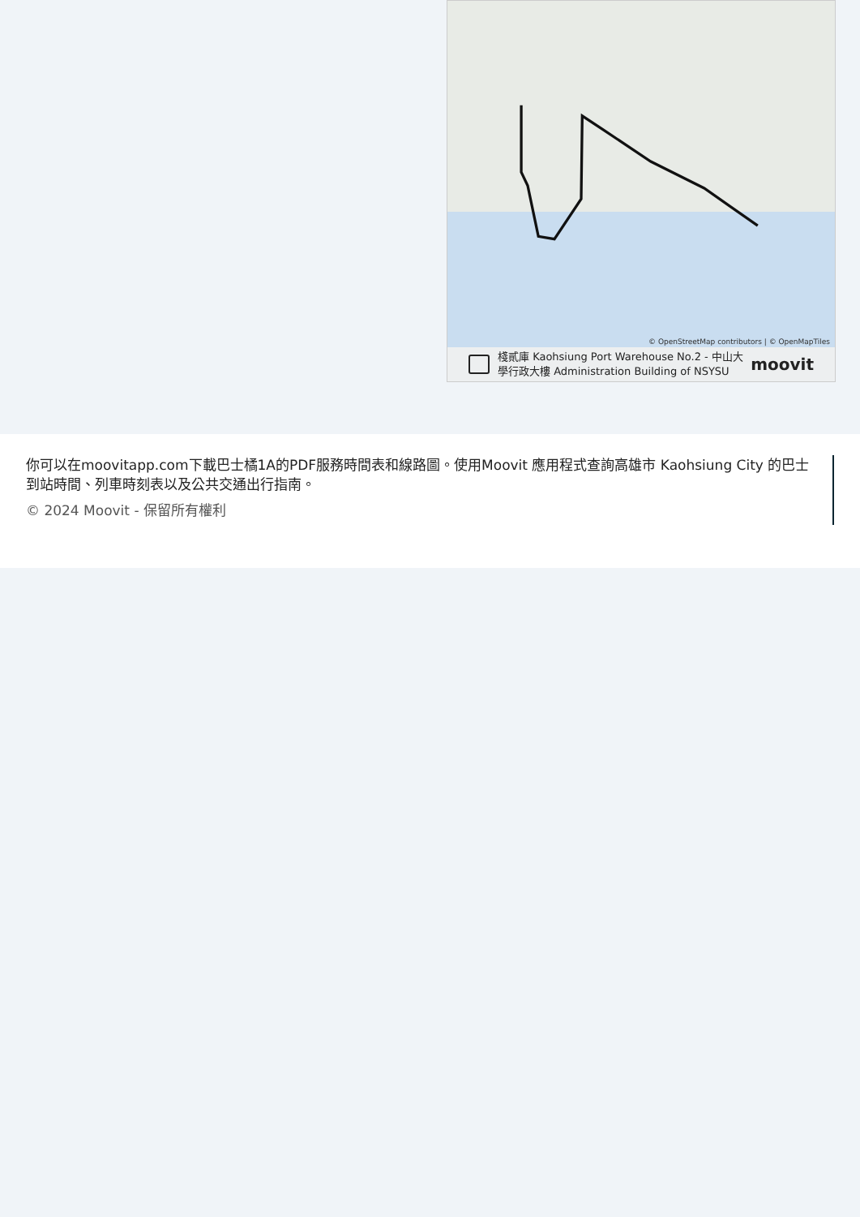© OpenStreetMap contributors | © OpenMapTiles
棧貳庫 Kaohsiung Port Warehouse No.2 - 中山大學行政大樓 Administration Building of NSYSU
moovit
你可以在moovitapp.com下載巴士橘1A的PDF服務時間表和線路圖。使用Moovit 應用程式查詢高雄市 Kaohsiung City 的巴士到站時間、列車時刻表以及公共交通出行指南。
© 2024 Moovit - 保留所有權利